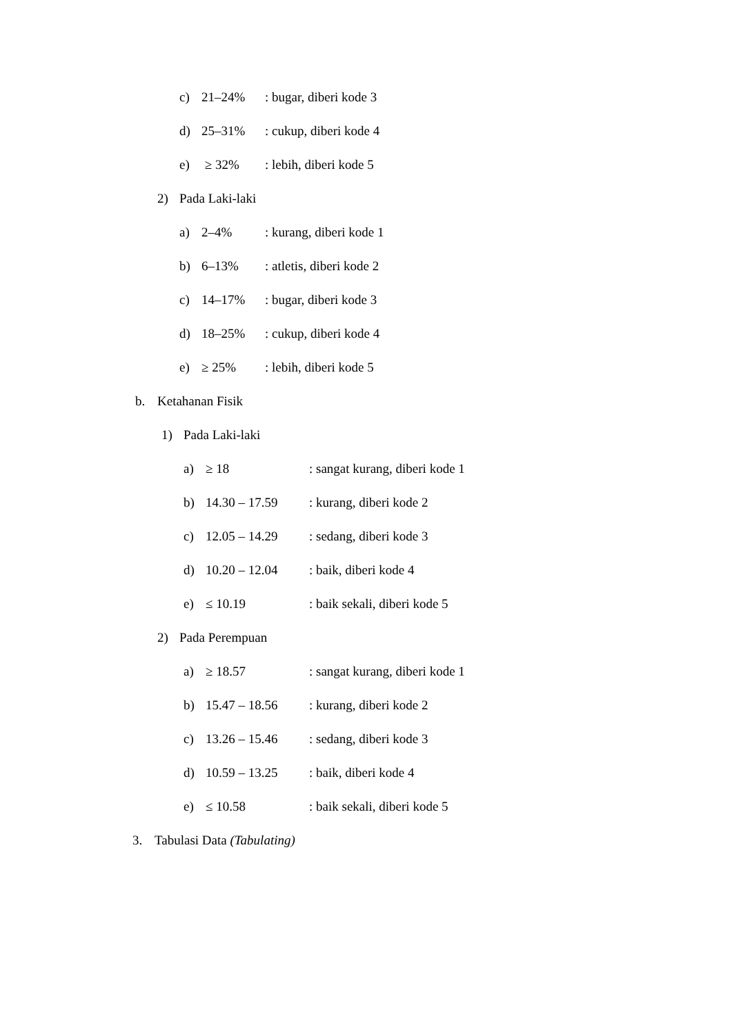c) 21–24%: bugar, diberi kode 3
d) 25–31%: cukup, diberi kode 4
e) ≥ 32%: lebih, diberi kode 5
2) Pada Laki-laki
a) 2–4%: kurang, diberi kode 1
b) 6–13%: atletis, diberi kode 2
c) 14–17%: bugar, diberi kode 3
d) 18–25%: cukup, diberi kode 4
e) ≥ 25%: lebih, diberi kode 5
b. Ketahanan Fisik
1) Pada Laki-laki
a) ≥ 18: sangat kurang, diberi kode 1
b) 14.30 – 17.59: kurang, diberi kode 2
c) 12.05 – 14.29: sedang, diberi kode 3
d) 10.20 – 12.04: baik, diberi kode 4
e) ≤ 10.19: baik sekali, diberi kode 5
2) Pada Perempuan
a) ≥ 18.57: sangat kurang, diberi kode 1
b) 15.47 – 18.56: kurang, diberi kode 2
c) 13.26 – 15.46: sedang, diberi kode 3
d) 10.59 – 13.25: baik, diberi kode 4
e) ≤ 10.58: baik sekali, diberi kode 5
3. Tabulasi Data (Tabulating)